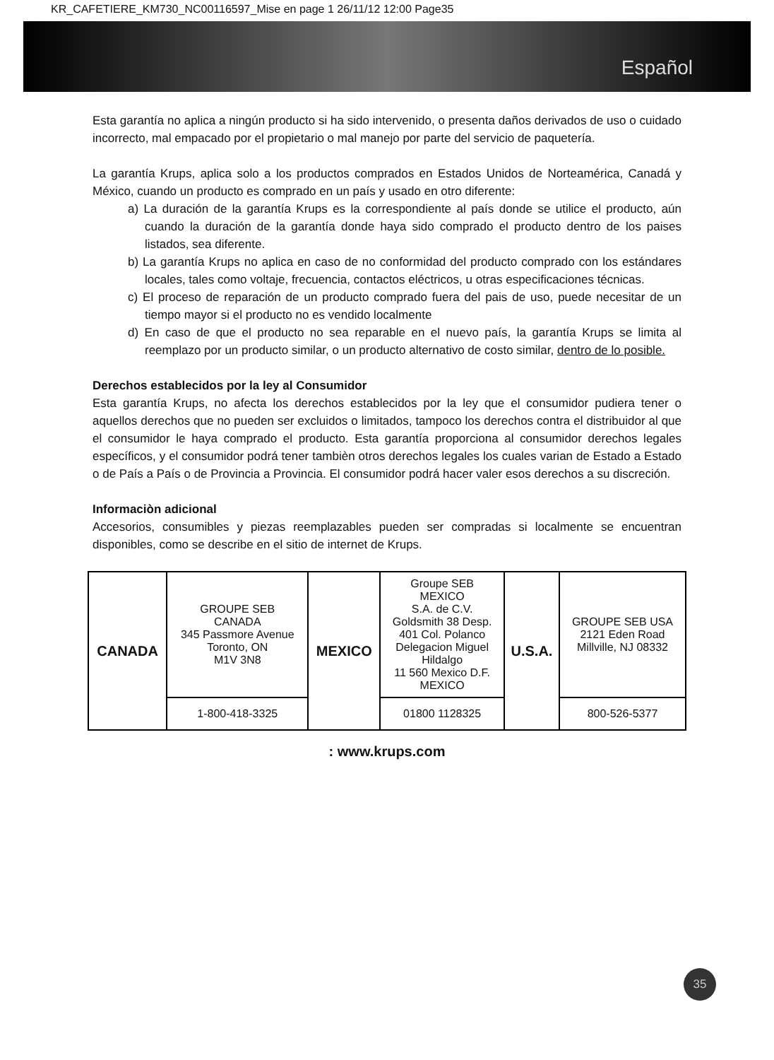KR_CAFETIERE_KM730_NC00116597_Mise en page 1 26/11/12 12:00 Page35
Español
Esta garantía no aplica a ningún producto si ha sido intervenido, o presenta daños derivados de uso o cuidado incorrecto, mal empacado por el propietario o mal manejo por parte del servicio de paquetería.
La garantía Krups, aplica solo a los productos comprados en Estados Unidos de Norteamérica, Canadá y México, cuando un producto es comprado en un país y usado en otro diferente:
a) La duración de la garantía Krups es la correspondiente al país donde se utilice el producto, aún cuando la duración de la garantía donde haya sido comprado el producto dentro de los paises listados, sea diferente.
b) La garantía Krups no aplica en caso de no conformidad del producto comprado con los estándares locales, tales como voltaje, frecuencia, contactos eléctricos, u otras especificaciones técnicas.
c) El proceso de reparación de un producto comprado fuera del pais de uso, puede necesitar de un tiempo mayor si el producto no es vendido localmente
d) En caso de que el producto no sea reparable en el nuevo país, la garantía Krups se limita al reemplazo por un producto similar, o un producto alternativo de costo similar, dentro de lo posible.
Derechos establecidos por la ley al Consumidor
Esta garantía Krups, no afecta los derechos establecidos por la ley que el consumidor pudiera tener o aquellos derechos que no pueden ser excluidos o limitados, tampoco los derechos contra el distribuidor al que el consumidor le haya comprado el producto. Esta garantía proporciona al consumidor derechos legales específicos, y el consumidor podrá tener tambièn otros derechos legales los cuales varian de Estado a Estado o de País a País o de Provincia a Provincia. El consumidor podrá hacer valer esos derechos a su discreción.
Informaciòn adicional
Accesorios, consumibles y piezas reemplazables pueden ser compradas si localmente se encuentran disponibles, como se describe en el sitio de internet de Krups.
| CANADA | GROUPE SEB CANADA 345 Passmore Avenue Toronto, ON M1V 3N8 | MEXICO | Groupe SEB MEXICO S.A. de C.V. Goldsmith 38 Desp. 401 Col. Polanco Delegacion Miguel Hildalgo 11 560 Mexico D.F. MEXICO | U.S.A. | GROUPE SEB USA 2121 Eden Road Millville, NJ 08332 |
| | 1-800-418-3325 | | 01800 1128325 | | 800-526-5377 |
: www.krups.com
35